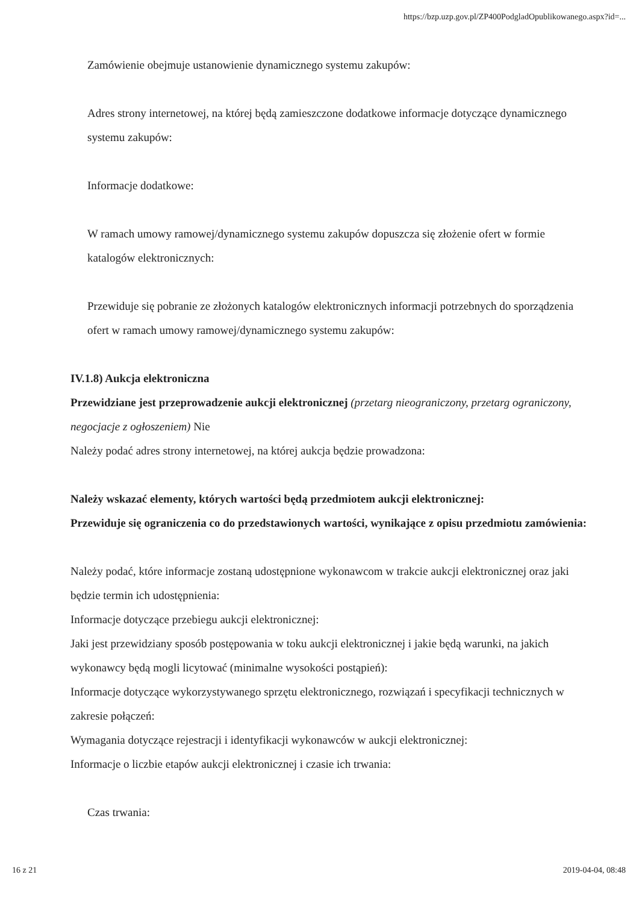https://bzp.uzp.gov.pl/ZP400PodgladOpublikowanego.aspx?id=...
Zamówienie obejmuje ustanowienie dynamicznego systemu zakupów:
Adres strony internetowej, na której będą zamieszczone dodatkowe informacje dotyczące dynamicznego systemu zakupów:
Informacje dodatkowe:
W ramach umowy ramowej/dynamicznego systemu zakupów dopuszcza się złożenie ofert w formie katalogów elektronicznych:
Przewiduje się pobranie ze złożonych katalogów elektronicznych informacji potrzebnych do sporządzenia ofert w ramach umowy ramowej/dynamicznego systemu zakupów:
IV.1.8) Aukcja elektroniczna
Przewidziane jest przeprowadzenie aukcji elektronicznej (przetarg nieograniczony, przetarg ograniczony, negocjacje z ogłoszeniem) Nie
Należy podać adres strony internetowej, na której aukcja będzie prowadzona:
Należy wskazać elementy, których wartości będą przedmiotem aukcji elektronicznej:
Przewiduje się ograniczenia co do przedstawionych wartości, wynikające z opisu przedmiotu zamówienia:
Należy podać, które informacje zostaną udostępnione wykonawcom w trakcie aukcji elektronicznej oraz jaki będzie termin ich udostępnienia:
Informacje dotyczące przebiegu aukcji elektronicznej:
Jaki jest przewidziany sposób postępowania w toku aukcji elektronicznej i jakie będą warunki, na jakich wykonawcy będą mogli licytować (minimalne wysokości postąpień):
Informacje dotyczące wykorzystywanego sprzętu elektronicznego, rozwiązań i specyfikacji technicznych w zakresie połączeń:
Wymagania dotyczące rejestracji i identyfikacji wykonawców w aukcji elektronicznej:
Informacje o liczbie etapów aukcji elektronicznej i czasie ich trwania:
Czas trwania:
16 z 21 2019-04-04, 08:48